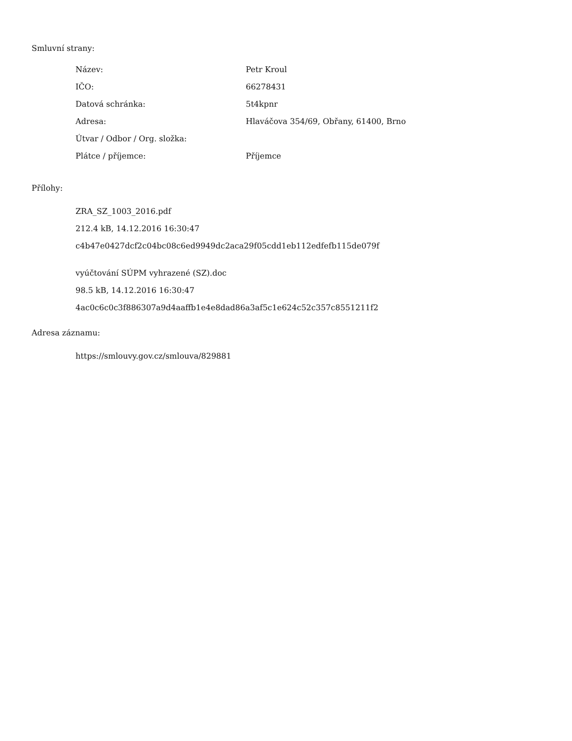Smluvní strany:
| Název: | Petr Kroul |
| IČO: | 66278431 |
| Datová schránka: | 5t4kpnr |
| Adresa: | Hlaváčova 354/69, Obřany, 61400, Brno |
| Útvar / Odbor / Org. složka: | |
| Plátce / příjemce: | Příjemce |
Přílohy:
ZRA_SZ_1003_2016.pdf
212.4 kB, 14.12.2016 16:30:47
c4b47e0427dcf2c04bc08c6ed9949dc2aca29f05cdd1eb112edfefb115de079f
vyúčtování SÚPM vyhrazené (SZ).doc
98.5 kB, 14.12.2016 16:30:47
4ac0c6c0c3f886307a9d4aaffb1e4e8dad86a3af5c1e624c52c357c8551211f2
Adresa záznamu:
https://smlouvy.gov.cz/smlouva/829881